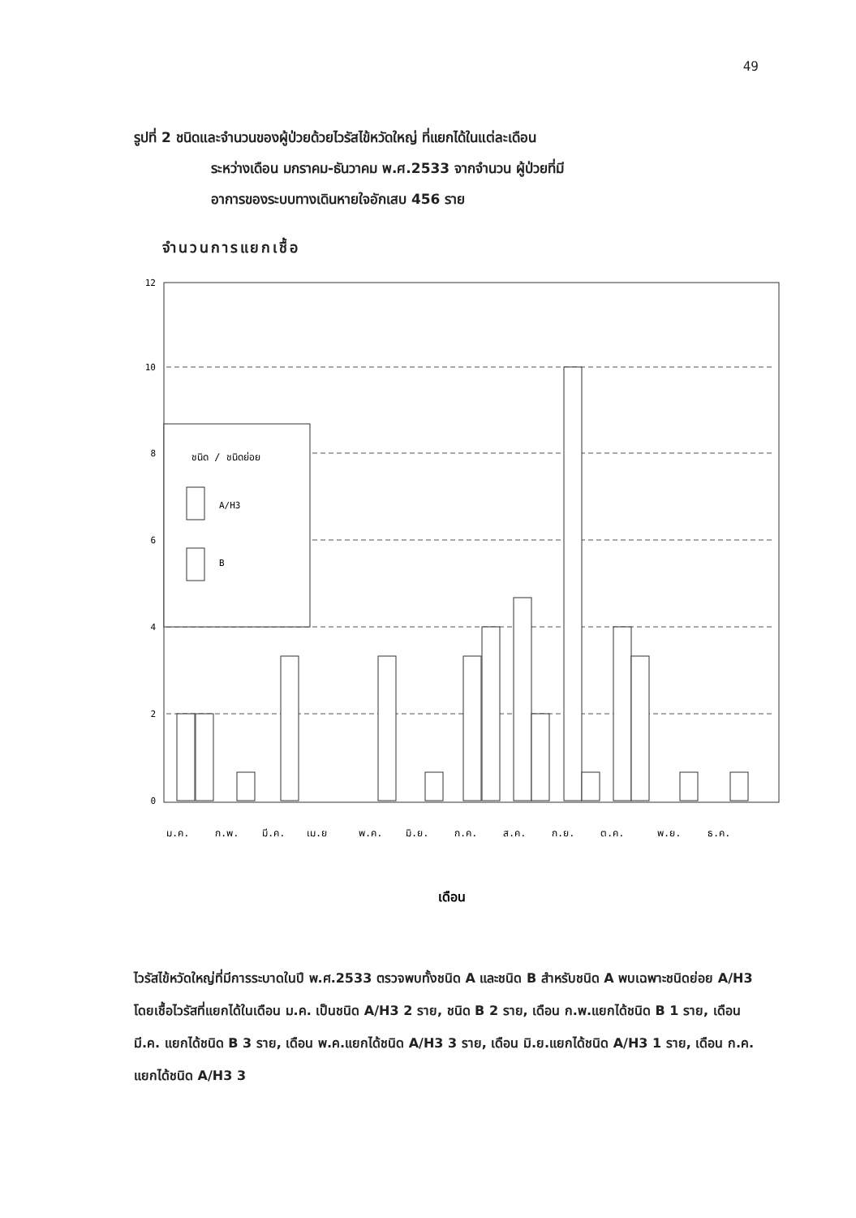49
รูปที่ 2 ชนิดและจำนวนของผู้ป่วยด้วยไวรัสไข้หวัดใหญ่ ที่แยกได้ในแต่ละเดือน
ระหว่างเดือน มกราคม-ธันวาคม พ.ศ.2533 จากจำนวน ผู้ป่วยที่มี
อาการของระบบทางเดินหายใจอักเสบ 456 ราย
จำนวนการแยกเชื้อ
12
10
8
6
4
2
0
ชนิด / ชนิดย่อย
A/H3
B
ม.ค.
ก.พ.
มี.ค.
เม.ย
พ.ค.
มิ.ย.
ก.ค.
ส.ค.
ก.ย.
ต.ค.
พ.ย.
ธ.ค.
เดือน
ไวรัสไข้หวัดใหญ่ที่มีการระบาดในปี พ.ศ.2533 ตรวจพบทั้งชนิด A และชนิด B สำหรับชนิด A พบเฉพาะชนิดย่อย A/H3 โดยเชื้อไวรัสที่แยกได้ในเดือน ม.ค. เป็นชนิด A/H3 2 ราย, ชนิด B 2 ราย, เดือน ก.พ.แยกได้ชนิด B 1 ราย, เดือน มี.ค. แยกได้ชนิด B 3 ราย, เดือน พ.ค.แยกได้ชนิด A/H3 3 ราย, เดือน มิ.ย.แยกได้ชนิด A/H3 1 ราย, เดือน ก.ค. แยกได้ชนิด A/H3 3